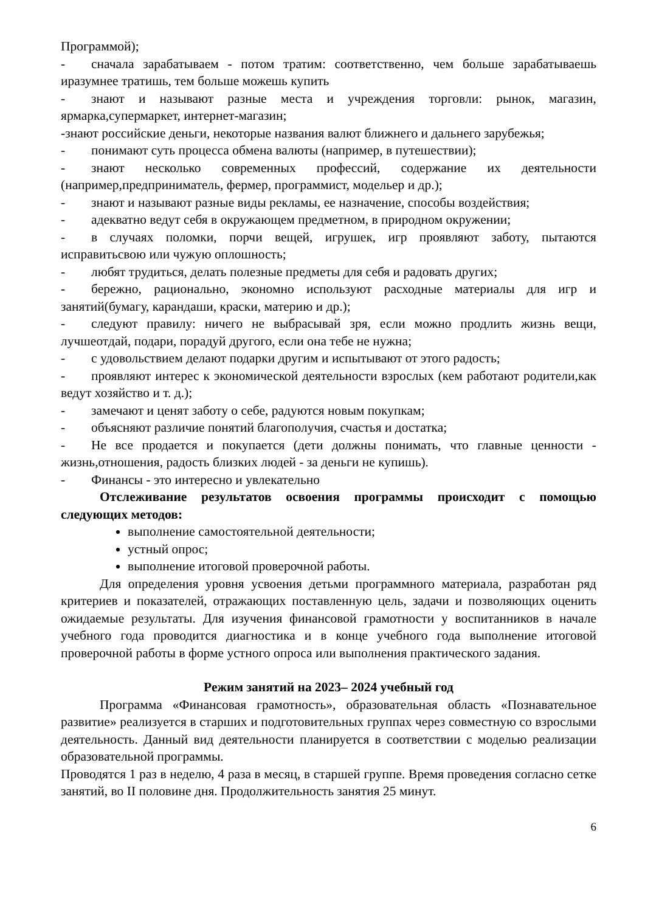Программой);
- сначала зарабатываем - потом тратим: соответственно, чем больше зарабатываешь иразумнее тратишь, тем больше можешь купить
- знают и называют разные места и учреждения торговли: рынок, магазин, ярмарка,супермаркет, интернет-магазин;
-знают российские деньги, некоторые названия валют ближнего и дальнего зарубежья;
- понимают суть процесса обмена валюты (например, в путешествии);
- знают несколько современных профессий, содержание их деятельности (например,предприниматель, фермер, программист, модельер и др.);
- знают и называют разные виды рекламы, ее назначение, способы воздействия;
- адекватно ведут себя в окружающем предметном, в природном окружении;
- в случаях поломки, порчи вещей, игрушек, игр проявляют заботу, пытаются исправитьсвою или чужую оплошность;
- любят трудиться, делать полезные предметы для себя и радовать других;
- бережно, рационально, экономно используют расходные материалы для игр и занятий(бумагу, карандаши, краски, материю и др.);
- следуют правилу: ничего не выбрасывай зря, если можно продлить жизнь вещи, лучшеотдай, подари, порадуй другого, если она тебе не нужна;
- с удовольствием делают подарки другим и испытывают от этого радость;
- проявляют интерес к экономической деятельности взрослых (кем работают родители,как ведут хозяйство и т. д.);
- замечают и ценят заботу о себе, радуются новым покупкам;
- объясняют различие понятий благополучия, счастья и достатка;
- Не все продается и покупается (дети должны понимать, что главные ценности - жизнь,отношения, радость близких людей - за деньги не купишь).
- Финансы - это интересно и увлекательно
Отслеживание результатов освоения программы происходит с помощью следующих методов:
выполнение самостоятельной деятельности;
устный опрос;
выполнение итоговой проверочной работы.
Для определения уровня усвоения детьми программного материала, разработан ряд критериев и показателей, отражающих поставленную цель, задачи и позволяющих оценить ожидаемые результаты. Для изучения финансовой грамотности у воспитанников в начале учебного года проводится диагностика и в конце учебного года выполнение итоговой проверочной работы в форме устного опроса или выполнения практического задания.
Режим занятий на 2023– 2024 учебный год
Программа «Финансовая грамотность», образовательная область «Познавательное развитие» реализуется в старших и подготовительных группах через совместную со взрослыми деятельность. Данный вид деятельности планируется в соответствии с моделью реализации образовательной программы.
Проводятся 1 раз в неделю, 4 раза в месяц, в старшей группе. Время проведения согласно сетке занятий, во II половине дня. Продолжительность занятия 25 минут.
6